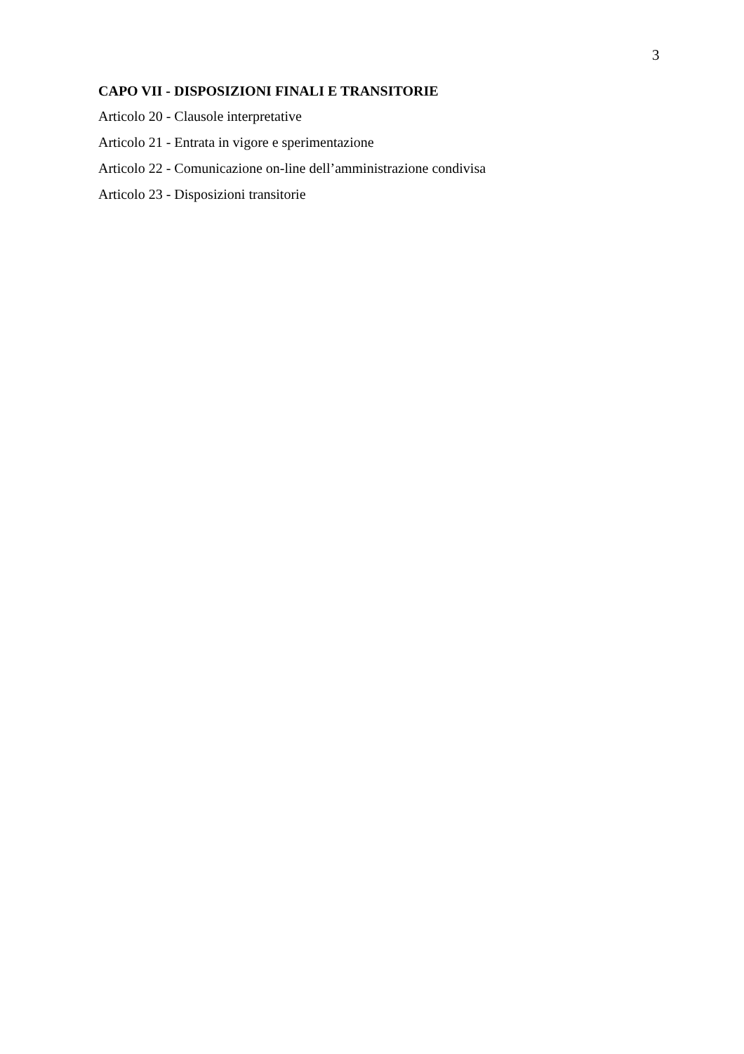3
CAPO VII - DISPOSIZIONI FINALI E TRANSITORIE
Articolo 20 - Clausole interpretative
Articolo 21 - Entrata in vigore e sperimentazione
Articolo 22 - Comunicazione on-line dell’amministrazione condivisa
Articolo 23 - Disposizioni transitorie